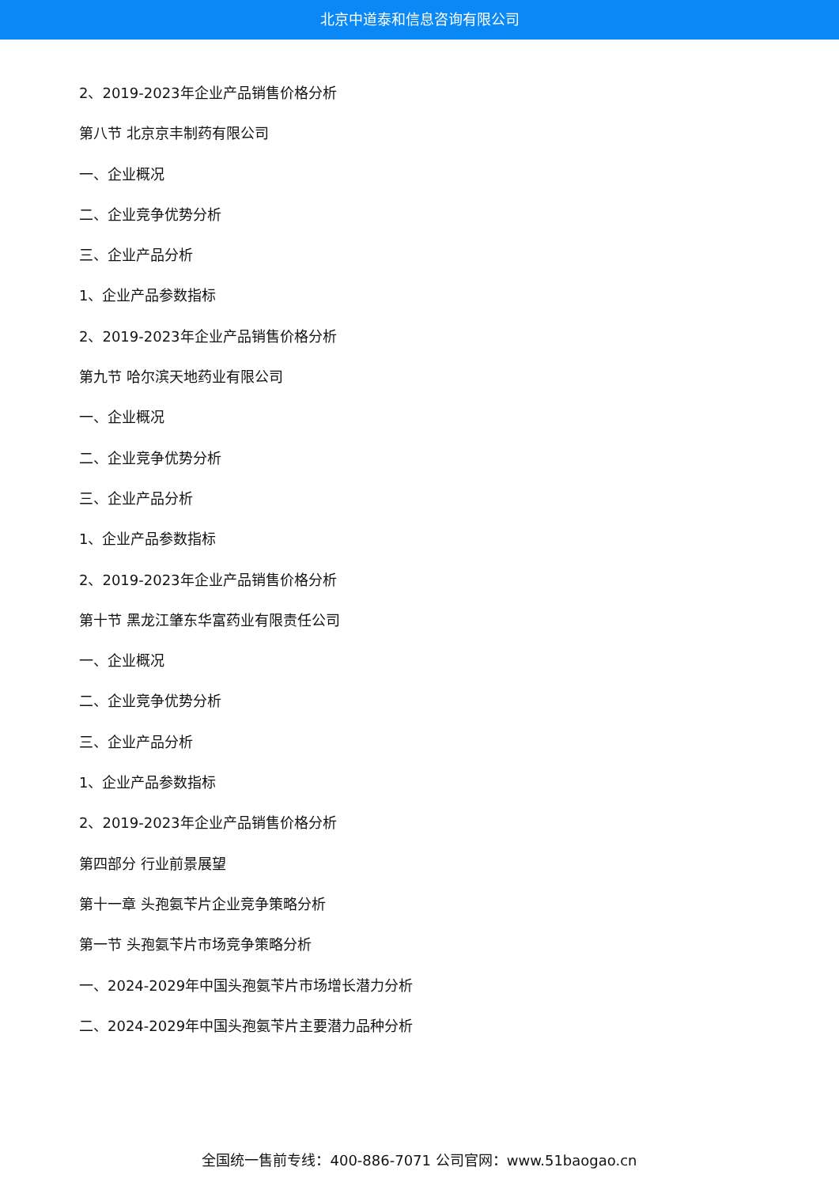北京中道泰和信息咨询有限公司
2、2019-2023年企业产品销售价格分析
第八节 北京京丰制药有限公司
一、企业概况
二、企业竞争优势分析
三、企业产品分析
1、企业产品参数指标
2、2019-2023年企业产品销售价格分析
第九节 哈尔滨天地药业有限公司
一、企业概况
二、企业竞争优势分析
三、企业产品分析
1、企业产品参数指标
2、2019-2023年企业产品销售价格分析
第十节 黑龙江肇东华富药业有限责任公司
一、企业概况
二、企业竞争优势分析
三、企业产品分析
1、企业产品参数指标
2、2019-2023年企业产品销售价格分析
第四部分 行业前景展望
第十一章 头孢氨苄片企业竞争策略分析
第一节 头孢氨苄片市场竞争策略分析
一、2024-2029年中国头孢氨苄片市场增长潜力分析
二、2024-2029年中国头孢氨苄片主要潜力品种分析
全国统一售前专线：400-886-7071 公司官网：www.51baogao.cn